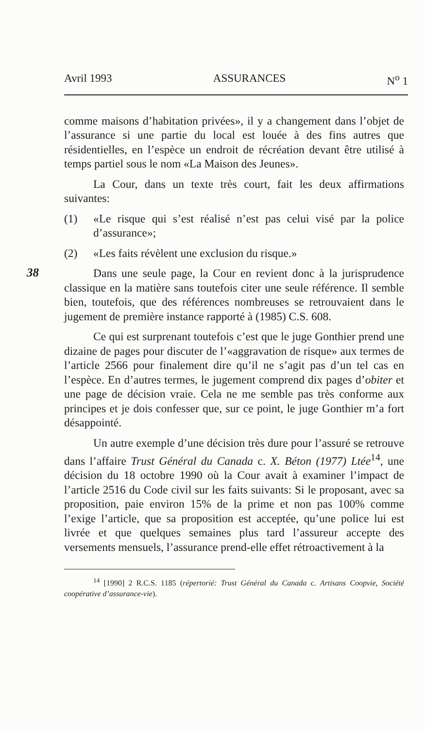Avril 1993 ASSURANCES N<sup>o</sup> 1
38
comme maisons d’habitation privées», il y a changement dans l’objet de l’assurance si une partie du local est louée à des fins autres que résidentielles, en l’espèce un endroit de récréation devant être utilisé à temps partiel sous le nom «La Maison des Jeunes».
La Cour, dans un texte très court, fait les deux affirmations suivantes:
(1) «Le risque qui s’est réalisé n’est pas celui visé par la police d’assurance»;
(2) «Les faits révèlent une exclusion du risque.»
Dans une seule page, la Cour en revient donc à la jurisprudence classique en la matière sans toutefois citer une seule référence. Il semble bien, toutefois, que des références nombreuses se retrouvaient dans le jugement de première instance rapporté à (1985) C.S. 608.
Ce qui est surprenant toutefois c’est que le juge Gonthier prend une dizaine de pages pour discuter de l’«aggravation de risque» aux termes de l’article 2566 pour finalement dire qu’il ne s’agit pas d’un tel cas en l’espèce. En d’autres termes, le jugement comprend dix pages d’obiter et une page de décision vraie. Cela ne me semble pas très conforme aux principes et je dois confesser que, sur ce point, le juge Gonthier m’a fort désappointé.
Un autre exemple d’une décision très dure pour l’assuré se retrouve dans l’affaire Trust Général du Canada c. X. Béton (1977) Ltée<sup>14</sup>, une décision du 18 octobre 1990 où la Cour avait à examiner l’impact de l’article 2516 du Code civil sur les faits suivants: Si le proposant, avec sa proposition, paie environ 15% de la prime et non pas 100% comme l’exige l’article, que sa proposition est acceptée, qu’une police lui est livrée et que quelques semaines plus tard l’assureur accepte des versements mensuels, l’assurance prend-elle effet rétroactivement à la
<sup>14</sup> [1990] 2 R.C.S. 1185 (répertorié: Trust Général du Canada c. Artisans Coopvie, Société coopérative d’assurance-vie).